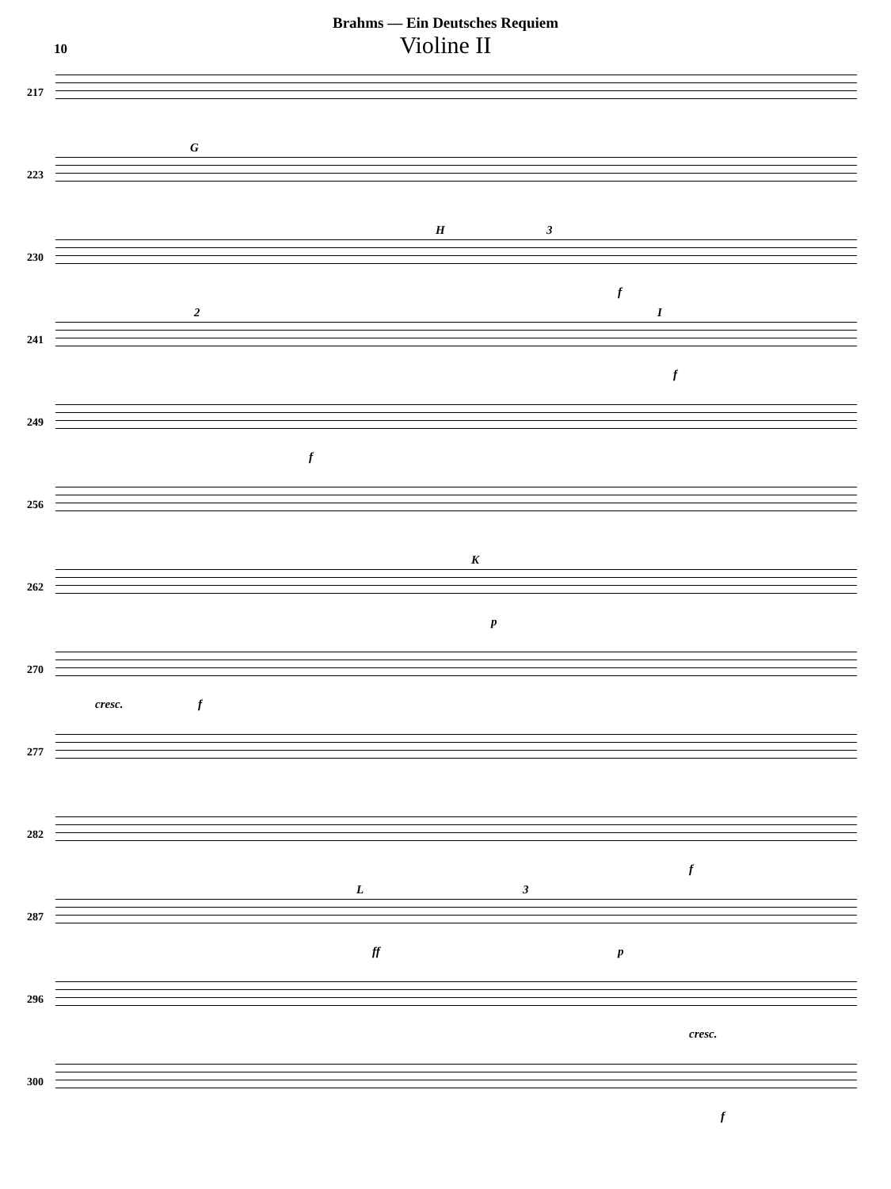Brahms — Ein Deutsches Requiem
10
Violine II
217
223
G
230
H 3
f
241
2 I
f
249
f
256
262
K
p
270
cresc. f
277
282
f
287
L 3
ff p
296
cresc.
300
f